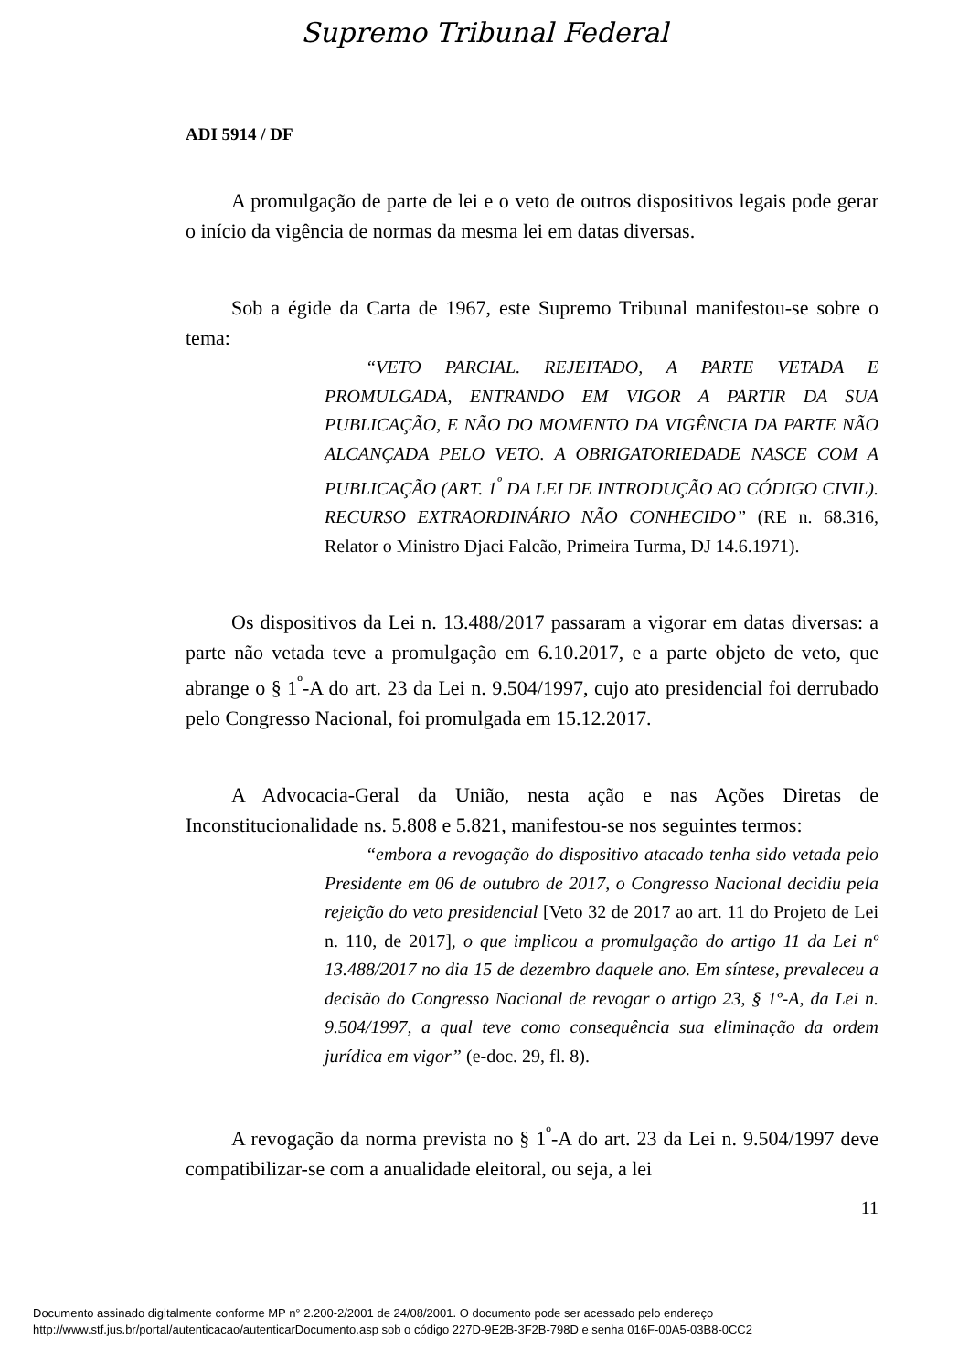Supremo Tribunal Federal
ADI 5914 / DF
A promulgação de parte de lei e o veto de outros dispositivos legais pode gerar o início da vigência de normas da mesma lei em datas diversas.
Sob a égide da Carta de 1967, este Supremo Tribunal manifestou-se sobre o tema:
“VETO PARCIAL. REJEITADO, A PARTE VETADA E PROMULGADA, ENTRANDO EM VIGOR A PARTIR DA SUA PUBLICAÇÃO, E NÃO DO MOMENTO DA VIGÊNCIA DA PARTE NÃO ALCANÇADA PELO VETO. A OBRIGATORIEDADE NASCE COM A PUBLICAÇÃO (ART. 1<sup>º</sup> DA LEI DE INTRODUÇÃO AO CÓDIGO CIVIL). RECURSO EXTRAORDINÁRIO NÃO CONHECIDO” (RE n. 68.316, Relator o Ministro Djaci Falcão, Primeira Turma, DJ 14.6.1971).
Os dispositivos da Lei n. 13.488/2017 passaram a vigorar em datas diversas: a parte não vetada teve a promulgação em 6.10.2017, e a parte objeto de veto, que abrange o § 1<sup>º</sup>-A do art. 23 da Lei n. 9.504/1997, cujo ato presidencial foi derrubado pelo Congresso Nacional, foi promulgada em 15.12.2017.
A Advocacia-Geral da União, nesta ação e nas Ações Diretas de Inconstitucionalidade ns. 5.808 e 5.821, manifestou-se nos seguintes termos:
“embora a revogação do dispositivo atacado tenha sido vetada pelo Presidente em 06 de outubro de 2017, o Congresso Nacional decidiu pela rejeição do veto presidencial [Veto 32 de 2017 ao art. 11 do Projeto de Lei n. 110, de 2017], o que implicou a promulgação do artigo 11 da Lei nº 13.488/2017 no dia 15 de dezembro daquele ano. Em síntese, prevaleceu a decisão do Congresso Nacional de revogar o artigo 23, § 1º-A, da Lei n. 9.504/1997, a qual teve como consequência sua eliminação da ordem jurídica em vigor” (e-doc. 29, fl. 8).
A revogação da norma prevista no § 1<sup>º</sup>-A do art. 23 da Lei n. 9.504/1997 deve compatibilizar-se com a anualidade eleitoral, ou seja, a lei
11
Documento assinado digitalmente conforme MP n° 2.200-2/2001 de 24/08/2001. O documento pode ser acessado pelo endereço
http://www.stf.jus.br/portal/autenticacao/autenticarDocumento.asp sob o código 227D-9E2B-3F2B-798D e senha 016F-00A5-03B8-0CC2